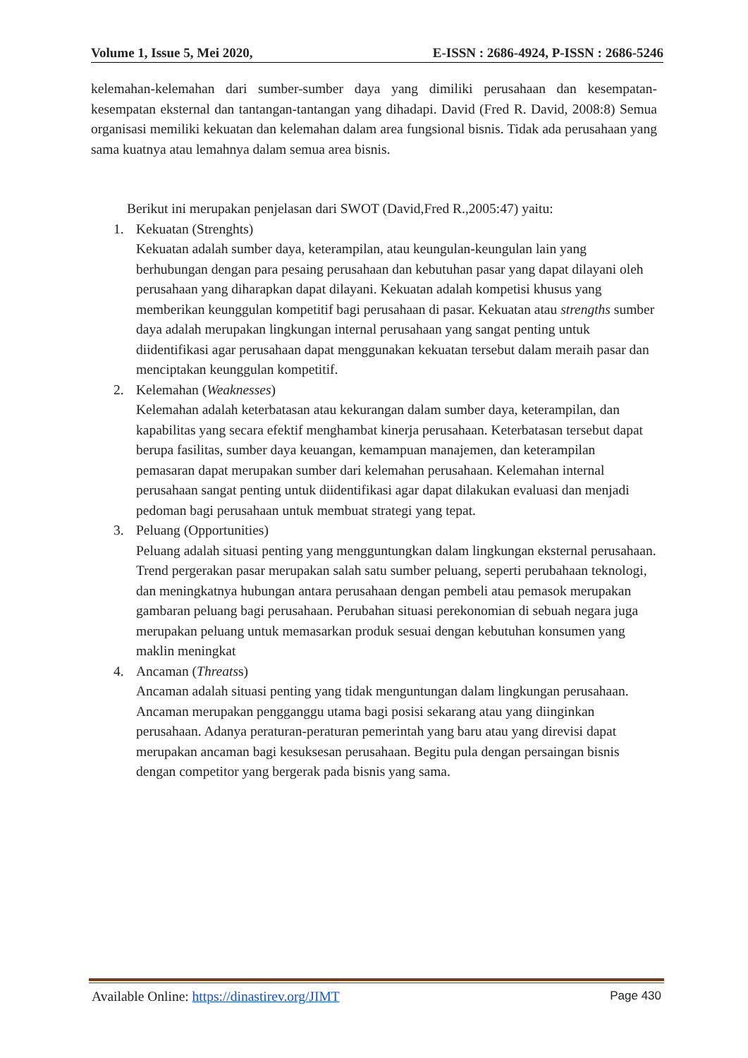Volume 1, Issue 5, Mei 2020, E-ISSN : 2686-4924, P-ISSN : 2686-5246
kelemahan-kelemahan dari sumber-sumber daya yang dimiliki perusahaan dan kesempatan-kesempatan eksternal dan tantangan-tantangan yang dihadapi. David (Fred R. David, 2008:8) Semua organisasi memiliki kekuatan dan kelemahan dalam area fungsional bisnis. Tidak ada perusahaan yang sama kuatnya atau lemahnya dalam semua area bisnis.
Berikut ini merupakan penjelasan dari SWOT (David,Fred R.,2005:47) yaitu:
1. Kekuatan (Strenghts)
Kekuatan adalah sumber daya, keterampilan, atau keungulan-keungulan lain yang berhubungan dengan para pesaing perusahaan dan kebutuhan pasar yang dapat dilayani oleh perusahaan yang diharapkan dapat dilayani. Kekuatan adalah kompetisi khusus yang memberikan keunggulan kompetitif bagi perusahaan di pasar. Kekuatan atau strengths sumber daya adalah merupakan lingkungan internal perusahaan yang sangat penting untuk diidentifikasi agar perusahaan dapat menggunakan kekuatan tersebut dalam meraih pasar dan menciptakan keunggulan kompetitif.
2. Kelemahan (Weaknesses)
Kelemahan adalah keterbatasan atau kekurangan dalam sumber daya, keterampilan, dan kapabilitas yang secara efektif menghambat kinerja perusahaan. Keterbatasan tersebut dapat berupa fasilitas, sumber daya keuangan, kemampuan manajemen, dan keterampilan pemasaran dapat merupakan sumber dari kelemahan perusahaan. Kelemahan internal perusahaan sangat penting untuk diidentifikasi agar dapat dilakukan evaluasi dan menjadi pedoman bagi perusahaan untuk membuat strategi yang tepat.
3. Peluang (Opportunities)
Peluang adalah situasi penting yang mengguntungkan dalam lingkungan eksternal perusahaan. Trend pergerakan pasar merupakan salah satu sumber peluang, seperti perubahaan teknologi, dan meningkatnya hubungan antara perusahaan dengan pembeli atau pemasok merupakan gambaran peluang bagi perusahaan. Perubahan situasi perekonomian di sebuah negara juga merupakan peluang untuk memasarkan produk sesuai dengan kebutuhan konsumen yang maklin meningkat
4. Ancaman (Threatss)
Ancaman adalah situasi penting yang tidak menguntungan dalam lingkungan perusahaan. Ancaman merupakan pengganggu utama bagi posisi sekarang atau yang diinginkan perusahaan. Adanya peraturan-peraturan pemerintah yang baru atau yang direvisi dapat merupakan ancaman bagi kesuksesan perusahaan. Begitu pula dengan persaingan bisnis dengan competitor yang bergerak pada bisnis yang sama.
Available Online: https://dinastirev.org/JIMT Page 430